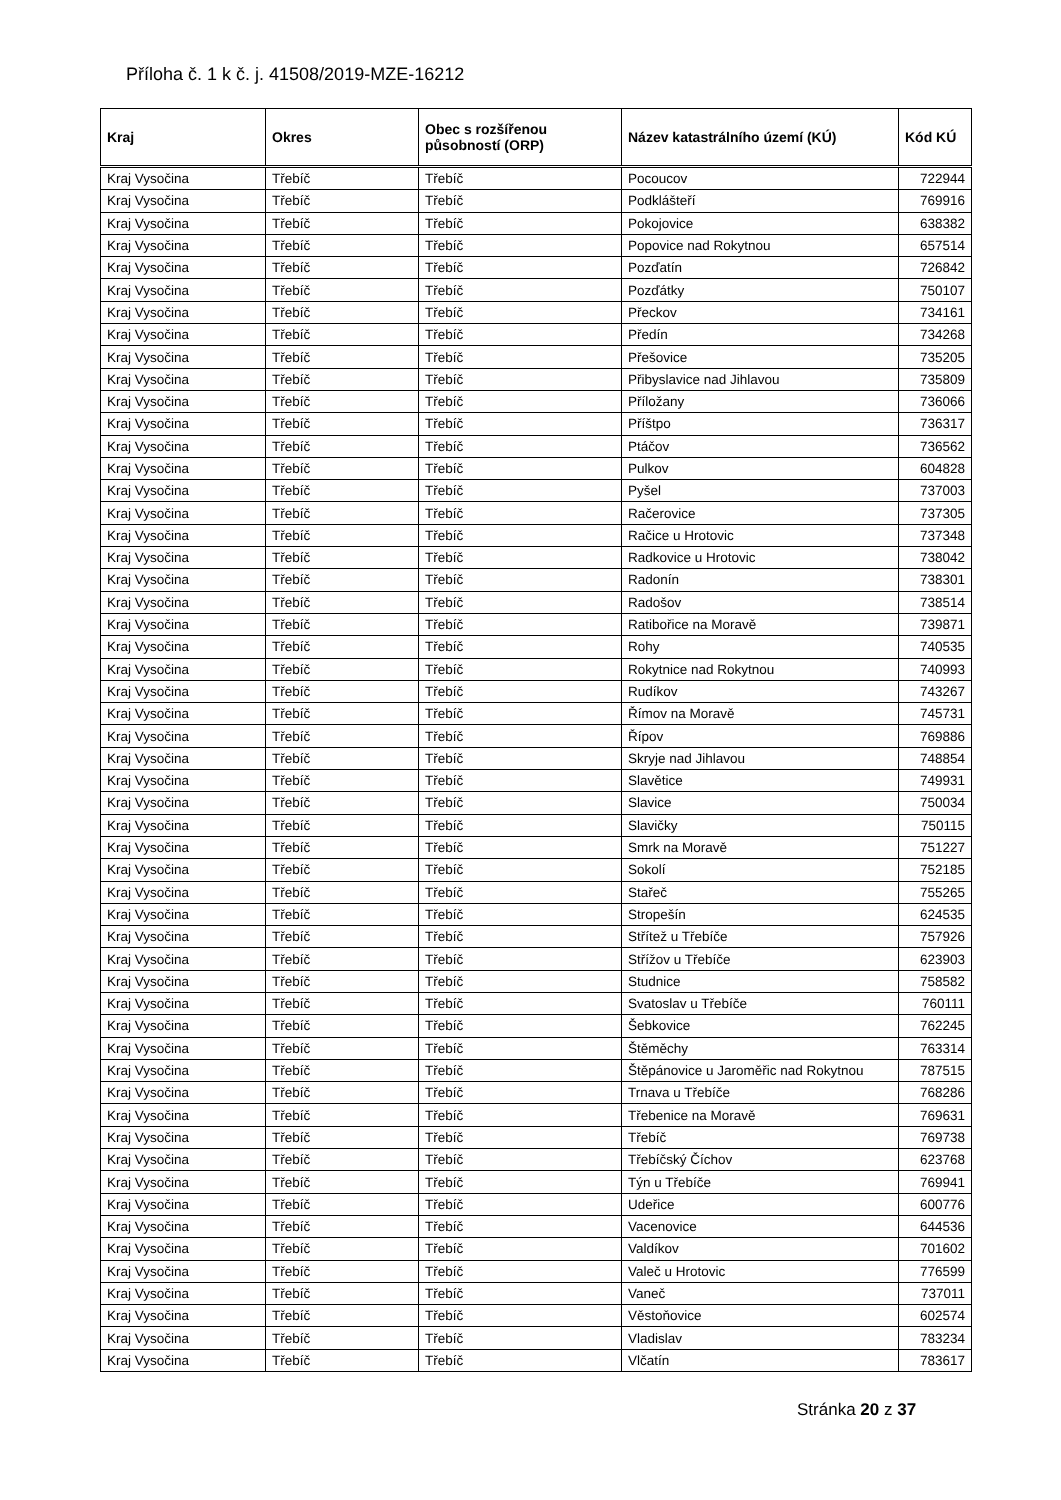Příloha č. 1 k č. j. 41508/2019-MZE-16212
| Kraj | Okres | Obec s rozšířenou působností (ORP) | Název katastrálního území (KÚ) | Kód KÚ |
| --- | --- | --- | --- | --- |
| Kraj Vysočina | Třebíč | Třebíč | Pocoucov | 722944 |
| Kraj Vysočina | Třebíč | Třebíč | Podklášteří | 769916 |
| Kraj Vysočina | Třebíč | Třebíč | Pokojovice | 638382 |
| Kraj Vysočina | Třebíč | Třebíč | Popovice nad Rokytnou | 657514 |
| Kraj Vysočina | Třebíč | Třebíč | Pozďatín | 726842 |
| Kraj Vysočina | Třebíč | Třebíč | Pozďátky | 750107 |
| Kraj Vysočina | Třebíč | Třebíč | Přeckov | 734161 |
| Kraj Vysočina | Třebíč | Třebíč | Předín | 734268 |
| Kraj Vysočina | Třebíč | Třebíč | Přešovice | 735205 |
| Kraj Vysočina | Třebíč | Třebíč | Přibyslavice nad Jihlavou | 735809 |
| Kraj Vysočina | Třebíč | Třebíč | Příložany | 736066 |
| Kraj Vysočina | Třebíč | Třebíč | Příštpo | 736317 |
| Kraj Vysočina | Třebíč | Třebíč | Ptáčov | 736562 |
| Kraj Vysočina | Třebíč | Třebíč | Pulkov | 604828 |
| Kraj Vysočina | Třebíč | Třebíč | Pyšel | 737003 |
| Kraj Vysočina | Třebíč | Třebíč | Račerovice | 737305 |
| Kraj Vysočina | Třebíč | Třebíč | Račice u Hrotovic | 737348 |
| Kraj Vysočina | Třebíč | Třebíč | Radkovice u Hrotovic | 738042 |
| Kraj Vysočina | Třebíč | Třebíč | Radonín | 738301 |
| Kraj Vysočina | Třebíč | Třebíč | Radošov | 738514 |
| Kraj Vysočina | Třebíč | Třebíč | Ratibořice na Moravě | 739871 |
| Kraj Vysočina | Třebíč | Třebíč | Rohy | 740535 |
| Kraj Vysočina | Třebíč | Třebíč | Rokytnice nad Rokytnou | 740993 |
| Kraj Vysočina | Třebíč | Třebíč | Rudíkov | 743267 |
| Kraj Vysočina | Třebíč | Třebíč | Římov na Moravě | 745731 |
| Kraj Vysočina | Třebíč | Třebíč | Řípov | 769886 |
| Kraj Vysočina | Třebíč | Třebíč | Skryje nad Jihlavou | 748854 |
| Kraj Vysočina | Třebíč | Třebíč | Slavětice | 749931 |
| Kraj Vysočina | Třebíč | Třebíč | Slavice | 750034 |
| Kraj Vysočina | Třebíč | Třebíč | Slavičky | 750115 |
| Kraj Vysočina | Třebíč | Třebíč | Smrk na Moravě | 751227 |
| Kraj Vysočina | Třebíč | Třebíč | Sokolí | 752185 |
| Kraj Vysočina | Třebíč | Třebíč | Stařeč | 755265 |
| Kraj Vysočina | Třebíč | Třebíč | Stropešín | 624535 |
| Kraj Vysočina | Třebíč | Třebíč | Střítež u Třebíče | 757926 |
| Kraj Vysočina | Třebíč | Třebíč | Střížov u Třebíče | 623903 |
| Kraj Vysočina | Třebíč | Třebíč | Studnice | 758582 |
| Kraj Vysočina | Třebíč | Třebíč | Svatoslav u Třebíče | 760111 |
| Kraj Vysočina | Třebíč | Třebíč | Šebkovice | 762245 |
| Kraj Vysočina | Třebíč | Třebíč | Štěměchy | 763314 |
| Kraj Vysočina | Třebíč | Třebíč | Štěpánovice u Jaroměřic nad Rokytnou | 787515 |
| Kraj Vysočina | Třebíč | Třebíč | Trnava u Třebíče | 768286 |
| Kraj Vysočina | Třebíč | Třebíč | Třebenice na Moravě | 769631 |
| Kraj Vysočina | Třebíč | Třebíč | Třebíč | 769738 |
| Kraj Vysočina | Třebíč | Třebíč | Třebíčský Číchov | 623768 |
| Kraj Vysočina | Třebíč | Třebíč | Týn u Třebíče | 769941 |
| Kraj Vysočina | Třebíč | Třebíč | Udeřice | 600776 |
| Kraj Vysočina | Třebíč | Třebíč | Vacenovice | 644536 |
| Kraj Vysočina | Třebíč | Třebíč | Valdíkov | 701602 |
| Kraj Vysočina | Třebíč | Třebíč | Valeč u Hrotovic | 776599 |
| Kraj Vysočina | Třebíč | Třebíč | Vaneč | 737011 |
| Kraj Vysočina | Třebíč | Třebíč | Věstoňovice | 602574 |
| Kraj Vysočina | Třebíč | Třebíč | Vladislav | 783234 |
| Kraj Vysočina | Třebíč | Třebíč | Vlčatín | 783617 |
Stránka 20 z 37